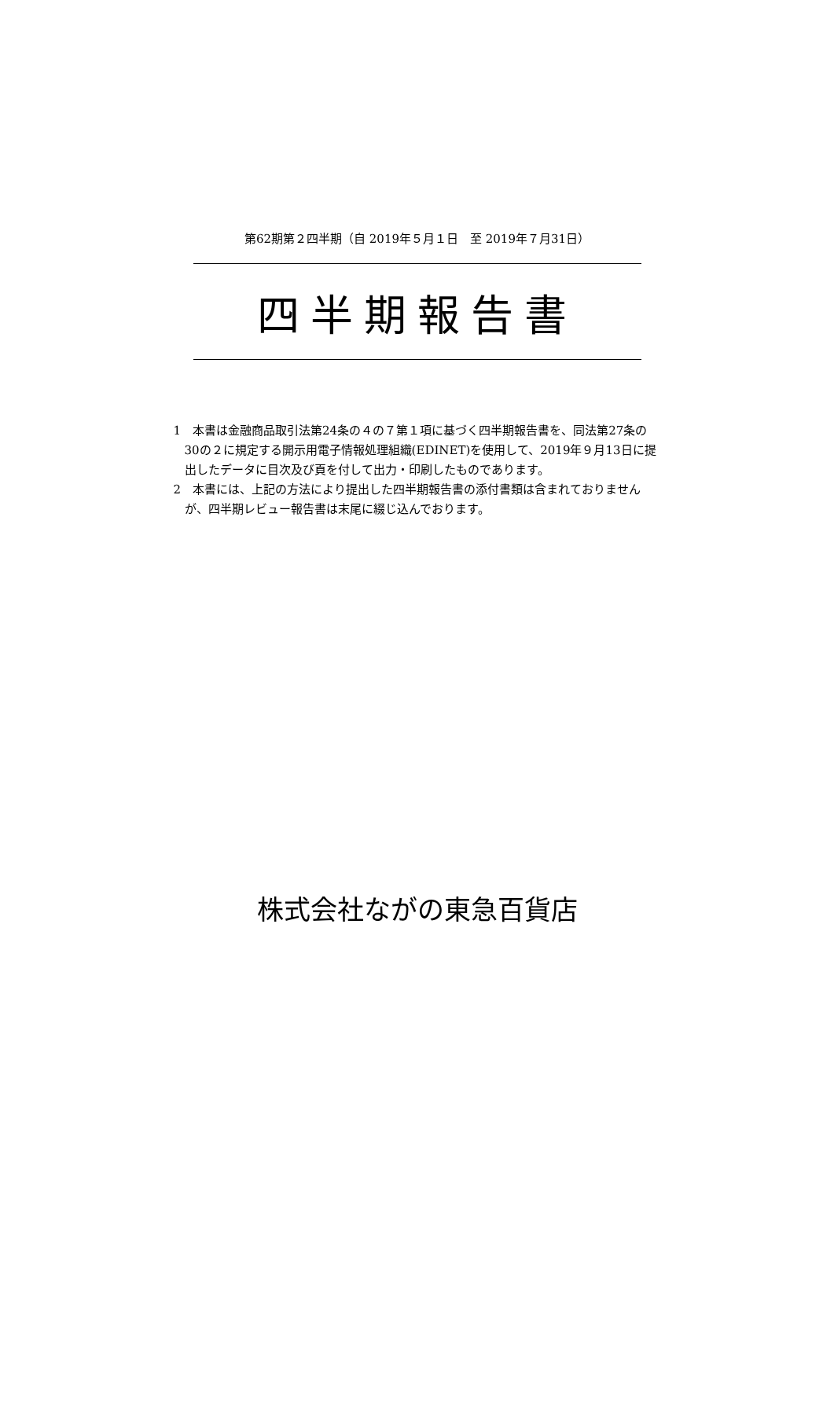第62期第２四半期（自 2019年５月１日　至 2019年７月31日）
四半期報告書
1　本書は金融商品取引法第24条の４の７第１項に基づく四半期報告書を、同法第27条の30の２に規定する開示用電子情報処理組織(EDINET)を使用して、2019年９月13日に提出したデータに目次及び頁を付して出力・印刷したものであります。
2　本書には、上記の方法により提出した四半期報告書の添付書類は含まれておりませんが、四半期レビュー報告書は末尾に綴じ込んでおります。
株式会社ながの東急百貨店